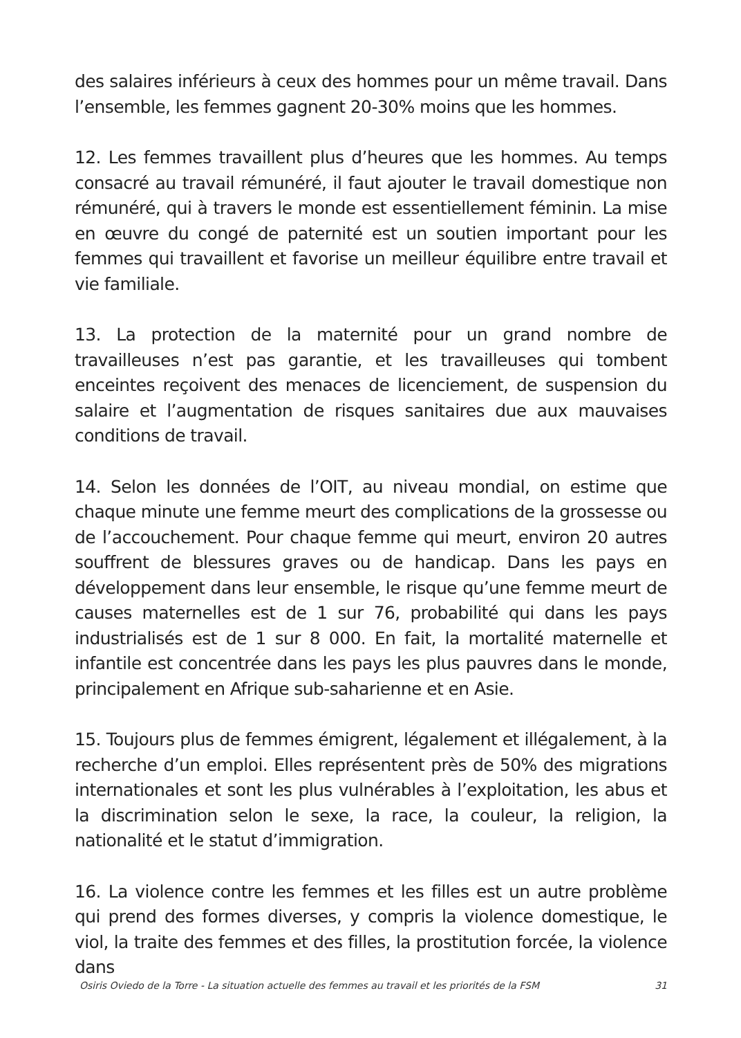des salaires inférieurs à ceux des hommes pour un même travail. Dans l’ensemble, les femmes gagnent 20-30% moins que les hommes.
12. Les femmes travaillent plus d’heures que les hommes. Au temps consacré au travail rémunéré, il faut ajouter le travail domestique non rémunéré, qui à travers le monde est essentiellement féminin. La mise en œuvre du congé de paternité est un soutien important pour les femmes qui travaillent et favorise un meilleur équilibre entre travail et vie familiale.
13. La protection de la maternité pour un grand nombre de travailleuses n’est pas garantie, et les travailleuses qui tombent enceintes reçoivent des menaces de licenciement, de suspension du salaire et l’augmentation de risques sanitaires due aux mauvaises conditions de travail.
14. Selon les données de l’OIT, au niveau mondial, on estime que chaque minute une femme meurt des complications de la grossesse ou de l’accouchement. Pour chaque femme qui meurt, environ 20 autres souffrent de blessures graves ou de handicap. Dans les pays en développement dans leur ensemble, le risque qu’une femme meurt de causes maternelles est de 1 sur 76, probabilité qui dans les pays industrialisés est de 1 sur 8 000. En fait, la mortalité maternelle et infantile est concentrée dans les pays les plus pauvres dans le monde, principalement en Afrique sub-saharienne et en Asie.
15. Toujours plus de femmes émigrent, légalement et illégalement, à la recherche d’un emploi. Elles représentent près de 50% des migrations internationales et sont les plus vulnérables à l’exploitation, les abus et la discrimination selon le sexe, la race, la couleur, la religion, la nationalité et le statut d’immigration.
16. La violence contre les femmes et les filles est un autre problème qui prend des formes diverses, y compris la violence domestique, le viol, la traite des femmes et des filles, la prostitution forcée, la violence dans
Osiris Oviedo de la Torre - La situation actuelle des femmes au travail et les priorités de la FSM 31